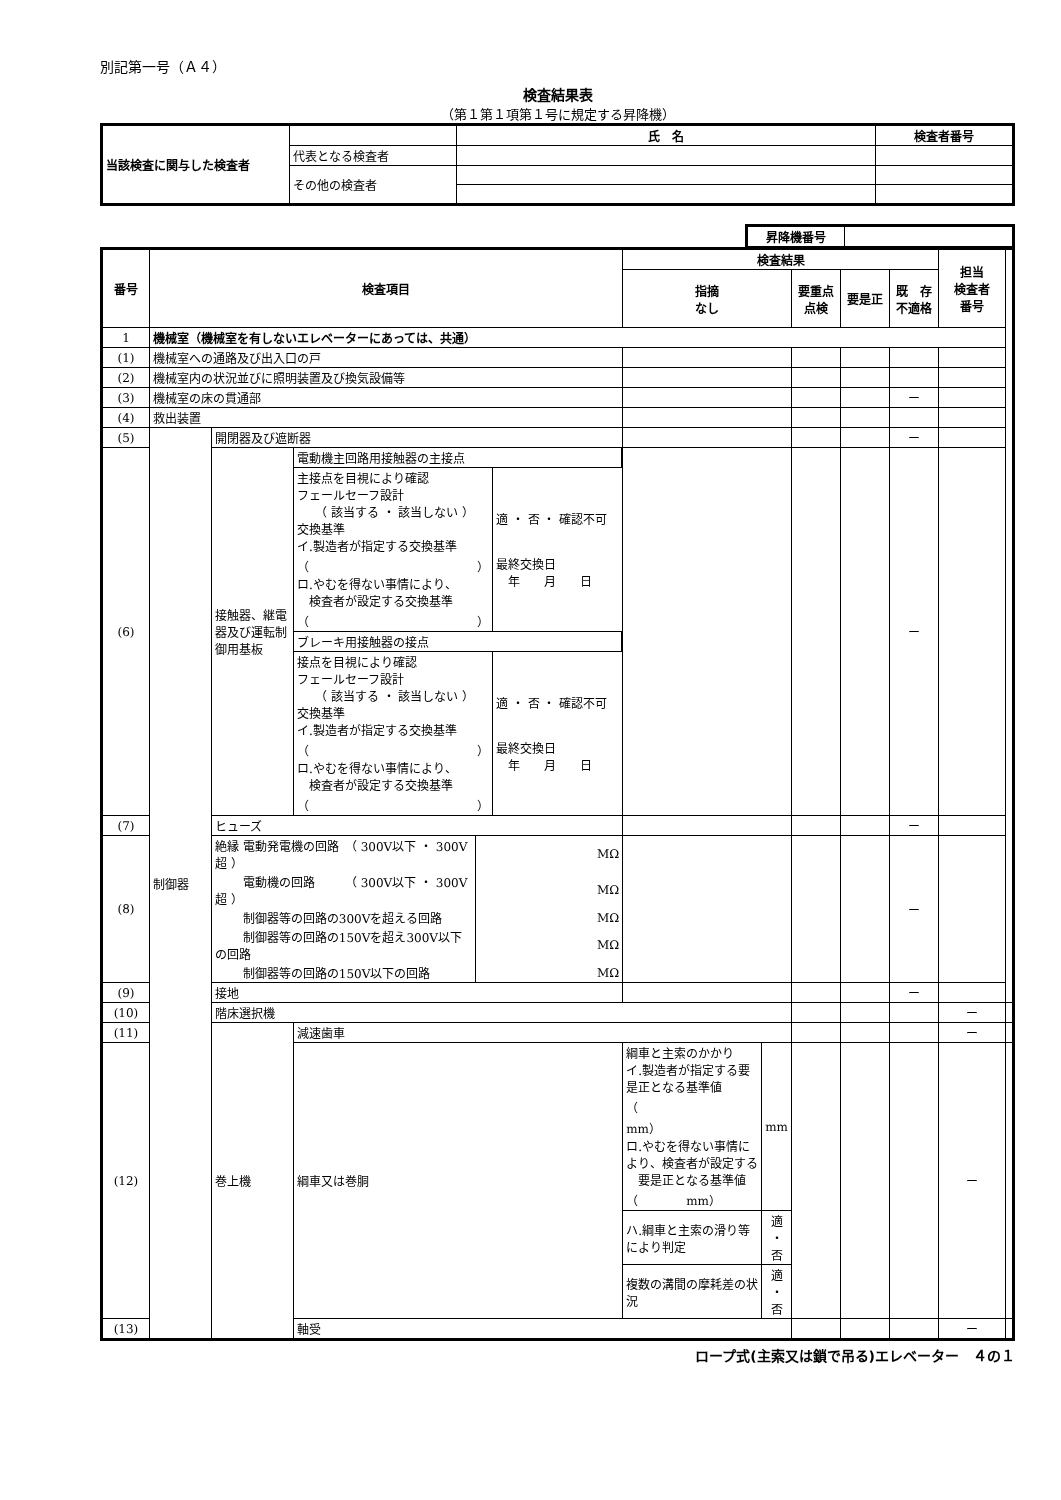別記第一号（Ａ４）
検査結果表
（第１第１項第１号に規定する昇降機）
| 当該検査に関与した検査者 | | 氏 名 | 検査者番号 |
| | 代表となる検査者 | | |
| | その他の検査者 | | |
| 昇降機番号 | |
| 番号 | 検査項目 | | | 検査結果 | | | | 担当 検査者 番号 | |
| --- | --- | --- | --- | --- | --- | --- | --- | --- | --- |
| | | | | 指摘 なし | 要重点 点検 | 要是正 | 既 存 不適格 | | |
| 1 | 機械室（機械室を有しないエレベーターにあっては、共通） | | | | | | | | |
| (1) | 機械室への通路及び出入口の戸 | | | | | | | | |
| (2) | 機械室内の状況並びに照明装置及び換気設備等 | | | | | | | | |
| (3) | 機械室の床の貫通部 | | | | | | ー | | |
| (4) | 救出装置 | | | | | | | | |
| (5) | 制御器 | 開閉器及び遮断器 | | | | | ー | | |
| (6) | | 接触器、継電器及び運転制御用基板 | / 電動機主回路用接触器の主接点 / / / 主接点を目視により確認 フェールセーフ設計 （ 該当する ・ 該当しない ） 交換基準 イ.製造者が指定する交換基準 （ ） ロ.やむを得ない事情により、 検査者が設定する交換基準 （ ） / 適 ・ 否 ・ 確認不可 最終交換日 年 月 日 / / ブレーキ用接触器の接点 / / / 接点を目視により確認 フェールセーフ設計 （ 該当する ・ 該当しない ） 交換基準 イ.製造者が指定する交換基準 （ ） ロ.やむを得ない事情により、 検査者が設定する交換基準 （ ） / 適 ・ 否 ・ 確認不可 最終交換日 年 月 日 / | | | | ー | | |
| (7) | | ヒューズ | | | | | ー | | |
| (8) | | / 絶縁 電動発電機の回路 （ 300V以下 ・ 300V超 ） / MΩ / / 電動機の回路 （ 300V以下 ・ 300V超 ） / MΩ / / 制御器等の回路の300Vを超える回路 / MΩ / / 制御器等の回路の150Vを超え300V以下の回路 / MΩ / / 制御器等の回路の150V以下の回路 / MΩ / | | | | | ー | | |
| (9) | | 接地 | | | | | ー | | |
| (10) | | 階床選択機 | | | | | | ー | |
| (11) | | 巻上機 | 減速歯車 | | | | | ー | |
| (12) | | | 綱車又は巻胴 | / 綱車と主索のかかり イ.製造者が指定する要是正となる基準値 （ mm） ロ.やむを得ない事情により、検査者が設定する 要是正となる基準値 （ mm） / mm / / ハ.綱車と主索の滑り等により判定 / 適 ・ 否 / / 複数の溝間の摩耗差の状況 / 適 ・ 否 / | | | | ー | |
| (13) | | | 軸受 | | | | | ー | |
ロープ式(主索又は鎖で吊る)エレベーター　４の１